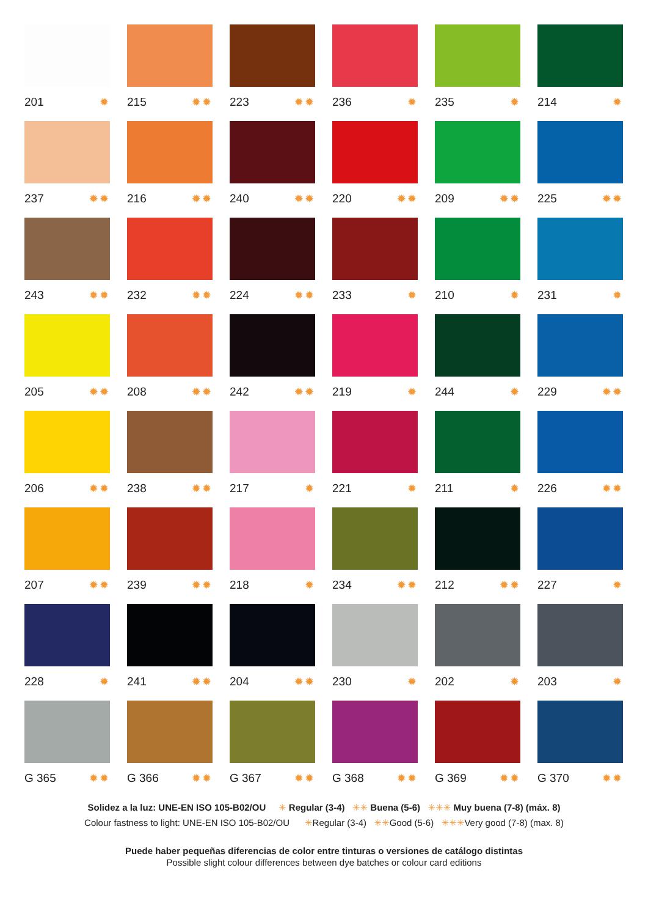201 ✹
215 ✹✹
223 ✹✹
236 ✹
235 ✹
214 ✹
237 ✹✹
216 ✹✹
240 ✹✹
220 ✹✹
209 ✹✹
225 ✹✹
243 ✹✹
232 ✹✹
224 ✹✹
233 ✹
210 ✹
231 ✹
205 ✹✹
208 ✹✹
242 ✹✹
219 ✹
244 ✹
229 ✹✹
206 ✹✹
238 ✹✹
217 ✹
221 ✹
211 ✹
226 ✹✹
207 ✹✹
239 ✹✹
218 ✹
234 ✹✹
212 ✹✹
227 ✹
228 ✹
241 ✹✹
204 ✹✹
230 ✹
202 ✹
203 ✹
G 365 ✹✹
G 366 ✹✹
G 367 ✹✹
G 368 ✹✹
G 369 ✹✹
G 370 ✹✹
Solidez a la luz: UNE-EN ISO 105-B02/OU ✳ Regular (3-4) ✳✳ Buena (5-6) ✳✳✳ Muy buena (7-8) (máx. 8)
Colour fastness to light: UNE-EN ISO 105-B02/OU ✳Regular (3-4) ✳✳Good (5-6) ✳✳✳Very good (7-8) (max. 8)
Puede haber pequeñas diferencias de color entre tinturas o versiones de catálogo distintas
Possible slight colour differences between dye batches or colour card editions